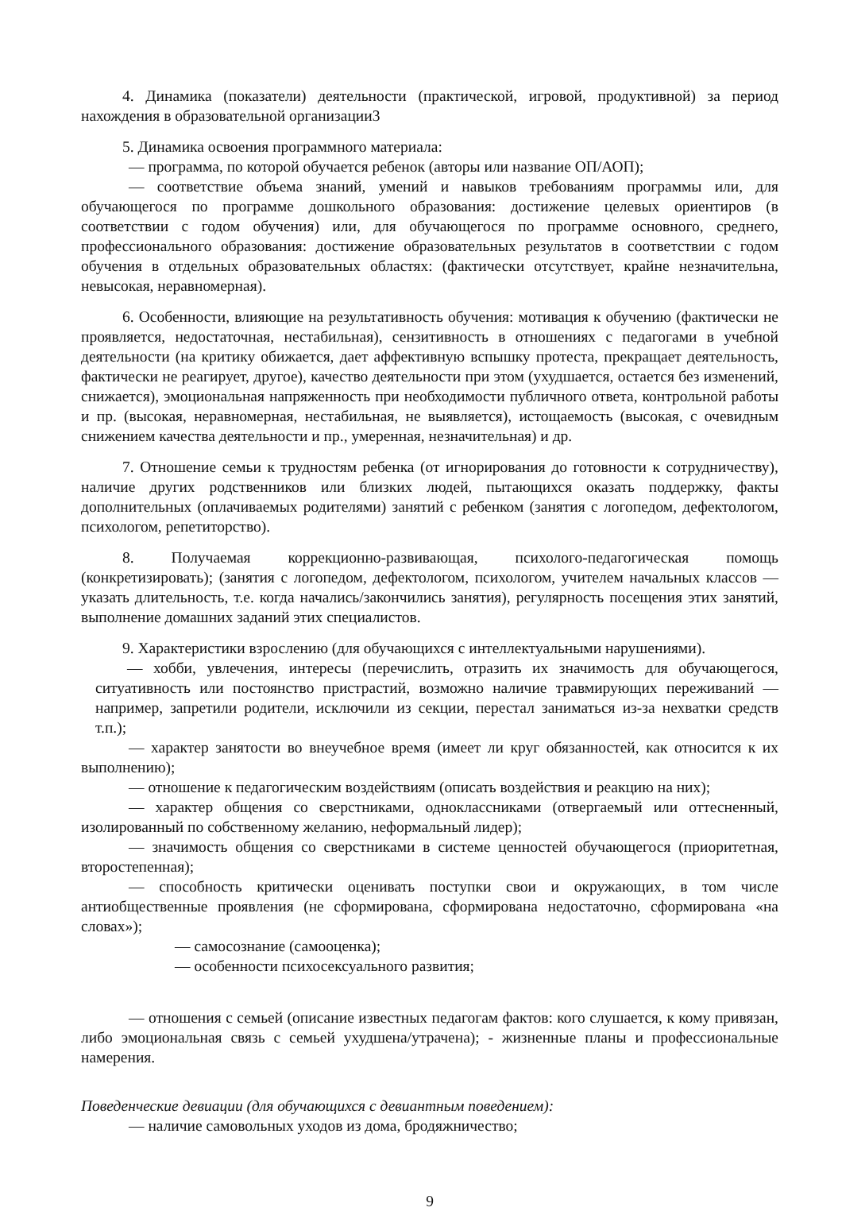4. Динамика (показатели) деятельности (практической, игровой, продуктивной) за период нахождения в образовательной организации3
5. Динамика освоения программного материала:
— программа, по которой обучается ребенок (авторы или название ОП/АОП);
— соответствие объема знаний, умений и навыков требованиям программы или, для обучающегося по программе дошкольного образования: достижение целевых ориентиров (в соответствии с годом обучения) или, для обучающегося по программе основного, среднего, профессионального образования: достижение образовательных результатов в соответствии с годом обучения в отдельных образовательных областях: (фактически отсутствует, крайне незначительна, невысокая, неравномерная).
6. Особенности, влияющие на результативность обучения: мотивация к обучению (фактически не проявляется, недостаточная, нестабильная), сензитивность в отношениях с педагогами в учебной деятельности (на критику обижается, дает аффективную вспышку протеста, прекращает деятельность, фактически не реагирует, другое), качество деятельности при этом (ухудшается, остается без изменений, снижается), эмоциональная напряженность при необходимости публичного ответа, контрольной работы и пр. (высокая, неравномерная, нестабильная, не выявляется), истощаемость (высокая, с очевидным снижением качества деятельности и пр., умеренная, незначительная) и др.
7. Отношение семьи к трудностям ребенка (от игнорирования до готовности к сотрудничеству), наличие других родственников или близких людей, пытающихся оказать поддержку, факты дополнительных (оплачиваемых родителями) занятий с ребенком (занятия с логопедом, дефектологом, психологом, репетиторство).
8. Получаемая коррекционно-развивающая, психолого-педагогическая помощь (конкретизировать); (занятия с логопедом, дефектологом, психологом, учителем начальных классов — указать длительность, т.е. когда начались/закончились занятия), регулярность посещения этих занятий, выполнение домашних заданий этих специалистов.
9. Характеристики взрослению (для обучающихся с интеллектуальными нарушениями).
— хобби, увлечения, интересы (перечислить, отразить их значимость для обучающегося, ситуативность или постоянство пристрастий, возможно наличие травмирующих переживаний — например, запретили родители, исключили из секции, перестал заниматься из-за нехватки средств т.п.);
— характер занятости во внеучебное время (имеет ли круг обязанностей, как относится к их выполнению);
— отношение к педагогическим воздействиям (описать воздействия и реакцию на них);
— характер общения со сверстниками, одноклассниками (отвергаемый или оттесненный, изолированный по собственному желанию, неформальный лидер);
— значимость общения со сверстниками в системе ценностей обучающегося (приоритетная, второстепенная);
— способность критически оценивать поступки свои и окружающих, в том числе антиобщественные проявления (не сформирована, сформирована недостаточно, сформирована «на словах»);
— самосознание (самооценка);
— особенности психосексуального развития;
— отношения с семьей (описание известных педагогам фактов: кого слушается, к кому привязан, либо эмоциональная связь с семьей ухудшена/утрачена); - жизненные планы и профессиональные намерения.
Поведенческие девиации (для обучающихся с девиантным поведением):
— наличие самовольных уходов из дома, бродяжничество;
9